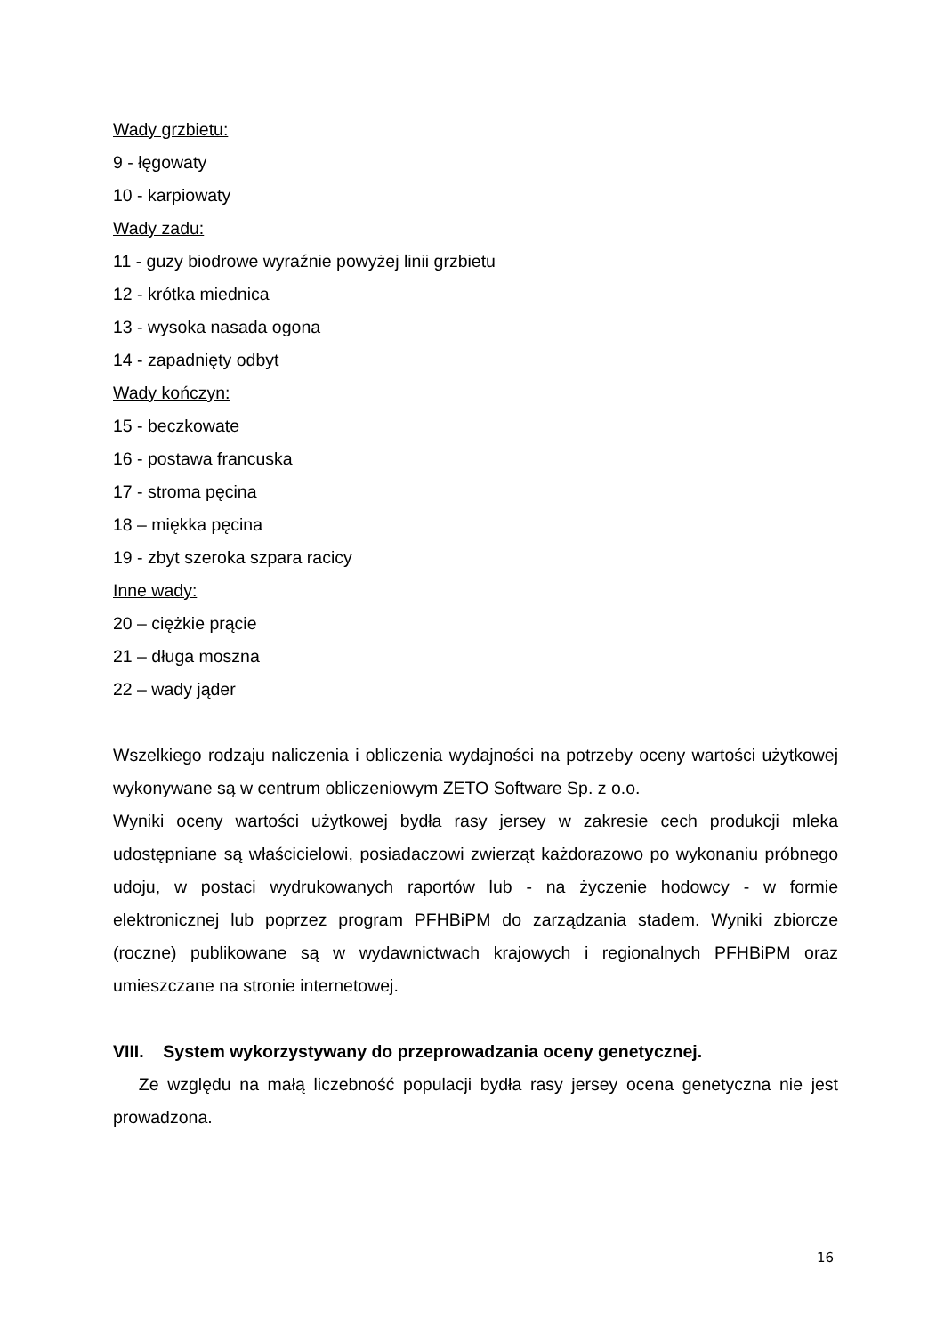Wady grzbietu:
9 - łęgowaty
10 - karpiowaty
Wady zadu:
11 - guzy biodrowe wyraźnie powyżej linii grzbietu
12 - krótka miednica
13 - wysoka nasada ogona
14 - zapadnięty odbyt
Wady kończyn:
15 - beczkowate
16 - postawa francuska
17 - stroma pęcina
18 – miękka pęcina
19 - zbyt szeroka szpara racicy
Inne wady:
20 – ciężkie prącie
21 – długa moszna
22 – wady jąder
Wszelkiego rodzaju naliczenia i obliczenia wydajności na potrzeby oceny wartości użytkowej wykonywane są w centrum obliczeniowym ZETO Software Sp. z o.o.
Wyniki oceny wartości użytkowej bydła rasy jersey w zakresie cech produkcji mleka udostępniane są właścicielowi, posiadaczowi zwierząt każdorazowo po wykonaniu próbnego udoju, w postaci wydrukowanych raportów lub - na życzenie hodowcy - w formie elektronicznej lub poprzez program PFHBiPM do zarządzania stadem. Wyniki zbiorcze (roczne) publikowane są w wydawnictwach krajowych i regionalnych PFHBiPM oraz umieszczane na stronie internetowej.
VIII. System wykorzystywany do przeprowadzania oceny genetycznej.
Ze względu na małą liczebność populacji bydła rasy jersey ocena genetyczna nie jest prowadzona.
16